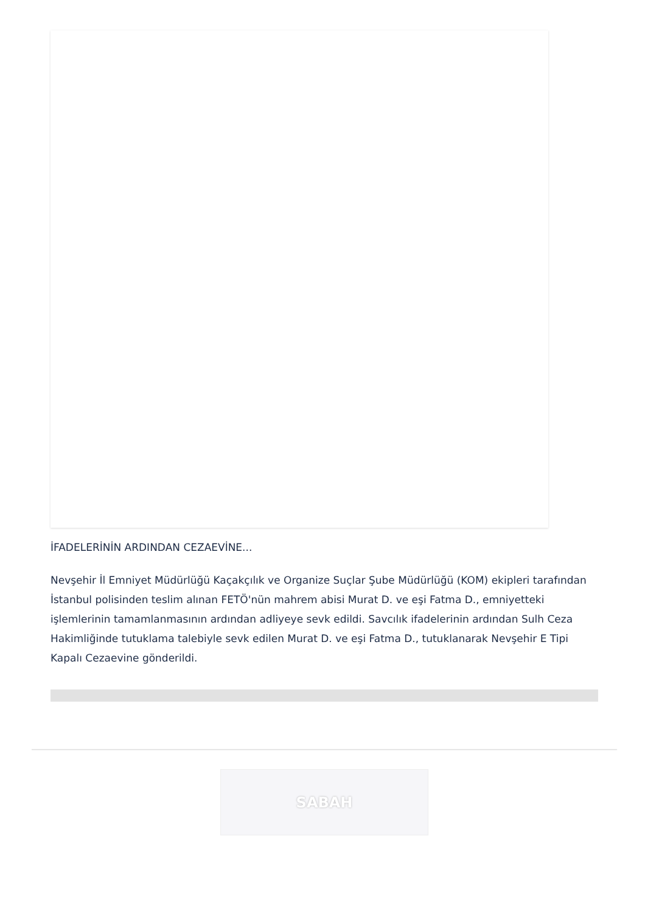İFADELERİNİN ARDINDAN CEZAEVİNE...
Nevşehir İl Emniyet Müdürlüğü Kaçakçılık ve Organize Suçlar Şube Müdürlüğü (KOM) ekipleri tarafından İstanbul polisinden teslim alınan FETÖ'nün mahrem abisi Murat D. ve eşi Fatma D., emniyetteki işlemlerinin tamamlanmasının ardından adliyeye sevk edildi. Savcılık ifadelerinin ardından Sulh Ceza Hakimliğinde tutuklama talebiyle sevk edilen Murat D. ve eşi Fatma D., tutuklanarak Nevşehir E Tipi Kapalı Cezaevine gönderildi.
SABAH